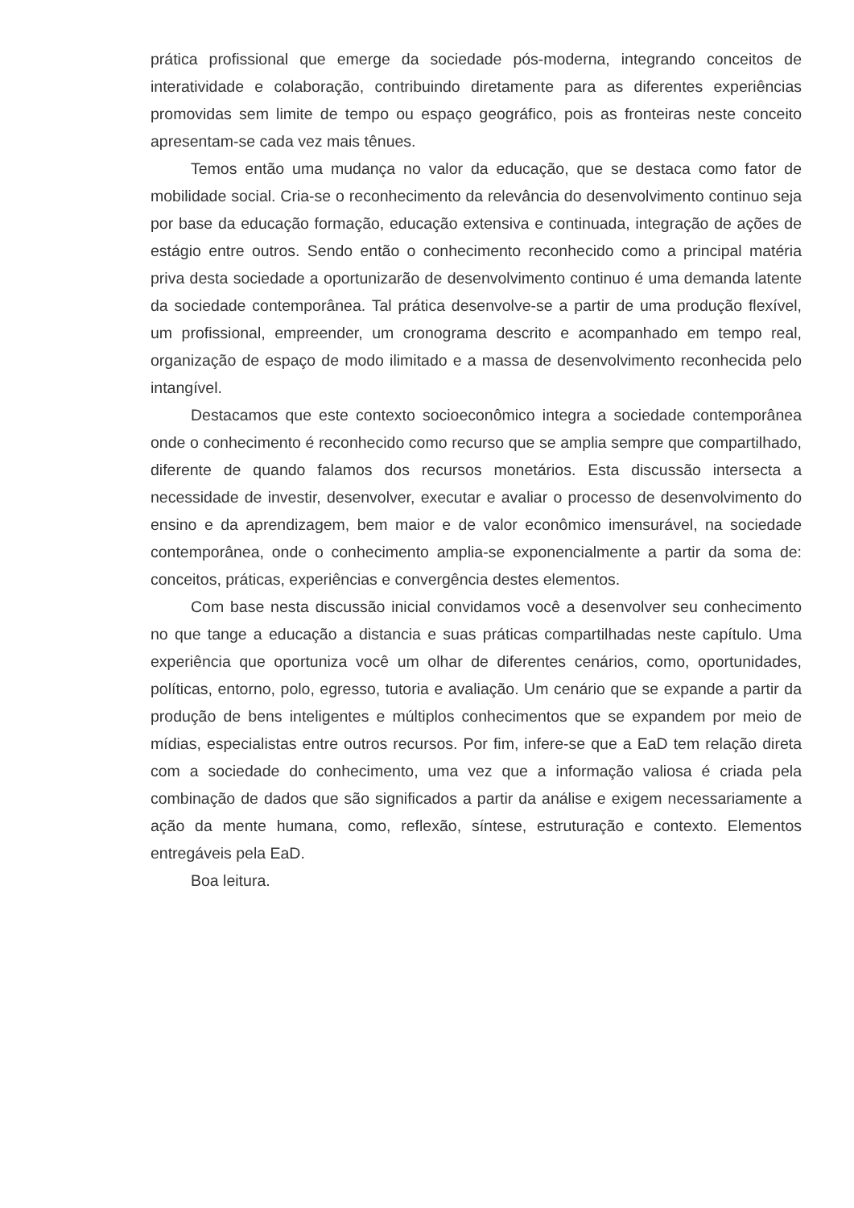prática profissional que emerge da sociedade pós-moderna, integrando conceitos de interatividade e colaboração, contribuindo diretamente para as diferentes experiências promovidas sem limite de tempo ou espaço geográfico, pois as fronteiras neste conceito apresentam-se cada vez mais tênues.
Temos então uma mudança no valor da educação, que se destaca como fator de mobilidade social. Cria-se o reconhecimento da relevância do desenvolvimento continuo seja por base da educação formação, educação extensiva e continuada, integração de ações de estágio entre outros. Sendo então o conhecimento reconhecido como a principal matéria priva desta sociedade a oportunizarão de desenvolvimento continuo é uma demanda latente da sociedade contemporânea. Tal prática desenvolve-se a partir de uma produção flexível, um profissional, empreender, um cronograma descrito e acompanhado em tempo real, organização de espaço de modo ilimitado e a massa de desenvolvimento reconhecida pelo intangível.
Destacamos que este contexto socioeconômico integra a sociedade contemporânea onde o conhecimento é reconhecido como recurso que se amplia sempre que compartilhado, diferente de quando falamos dos recursos monetários. Esta discussão intersecta a necessidade de investir, desenvolver, executar e avaliar o processo de desenvolvimento do ensino e da aprendizagem, bem maior e de valor econômico imensurável, na sociedade contemporânea, onde o conhecimento amplia-se exponencialmente a partir da soma de: conceitos, práticas, experiências e convergência destes elementos.
Com base nesta discussão inicial convidamos você a desenvolver seu conhecimento no que tange a educação a distancia e suas práticas compartilhadas neste capítulo. Uma experiência que oportuniza você um olhar de diferentes cenários, como, oportunidades, políticas, entorno, polo, egresso, tutoria e avaliação. Um cenário que se expande a partir da produção de bens inteligentes e múltiplos conhecimentos que se expandem por meio de mídias, especialistas entre outros recursos. Por fim, infere-se que a EaD tem relação direta com a sociedade do conhecimento, uma vez que a informação valiosa é criada pela combinação de dados que são significados a partir da análise e exigem necessariamente a ação da mente humana, como, reflexão, síntese, estruturação e contexto. Elementos entregáveis pela EaD.
Boa leitura.